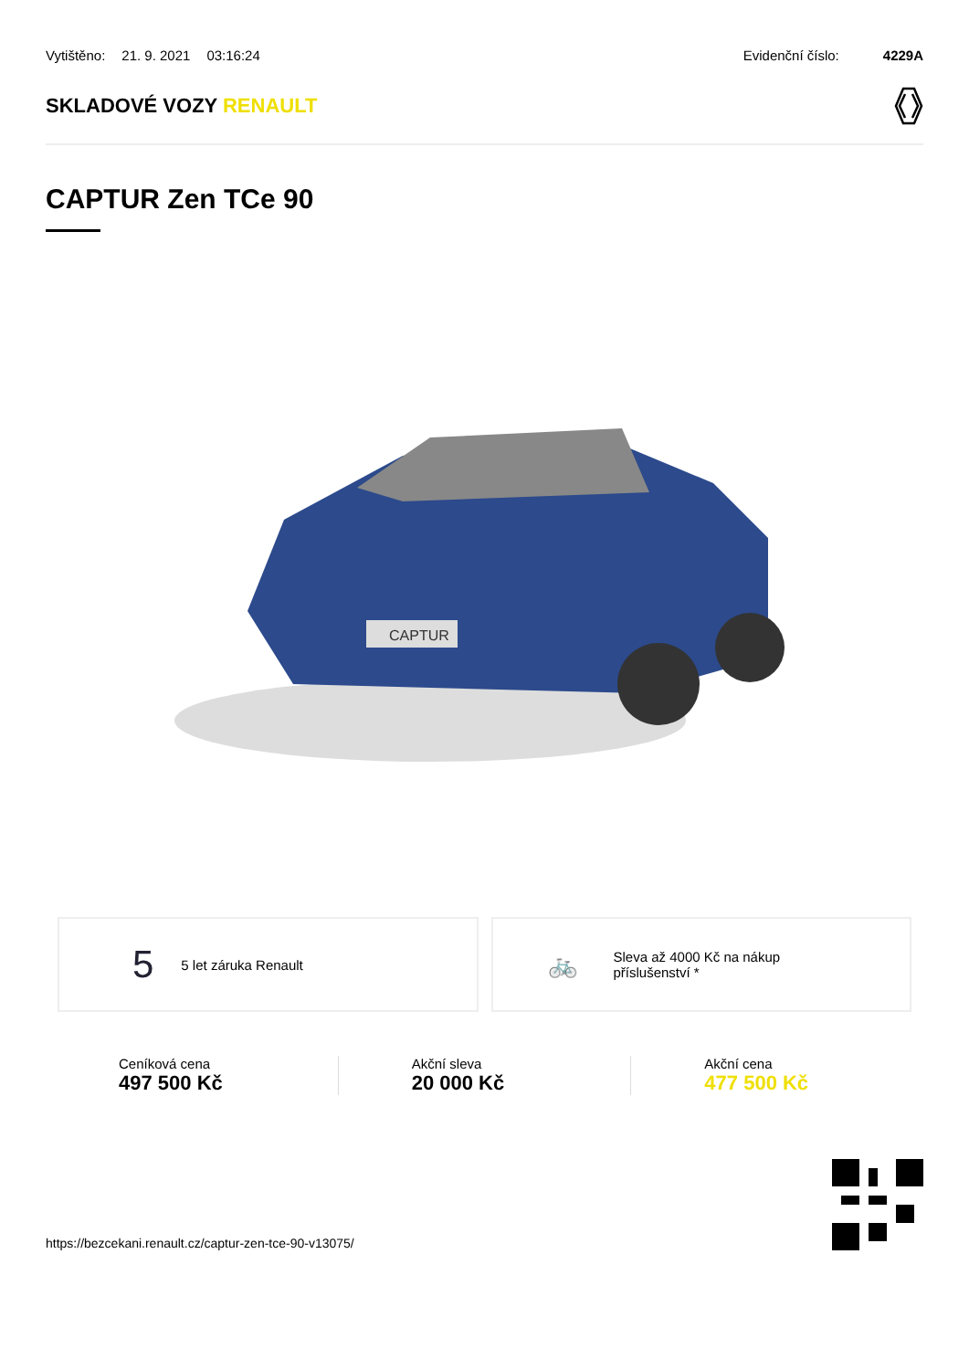Vytištěno: 21. 9. 2021 03:16:24
Evidenční číslo: 4229A
SKLADOVÉ VOZY RENAULT
CAPTUR Zen TCe 90
CAPTUR
5 5 let záruka Renault
🚲 Sleva až 4000 Kč na nákup
příslušenství *
Ceníková cena
497 500 Kč
Akční sleva
20 000 Kč
Akční cena
477 500 Kč
https://bezcekani.renault.cz/captur-zen-tce-90-v13075/